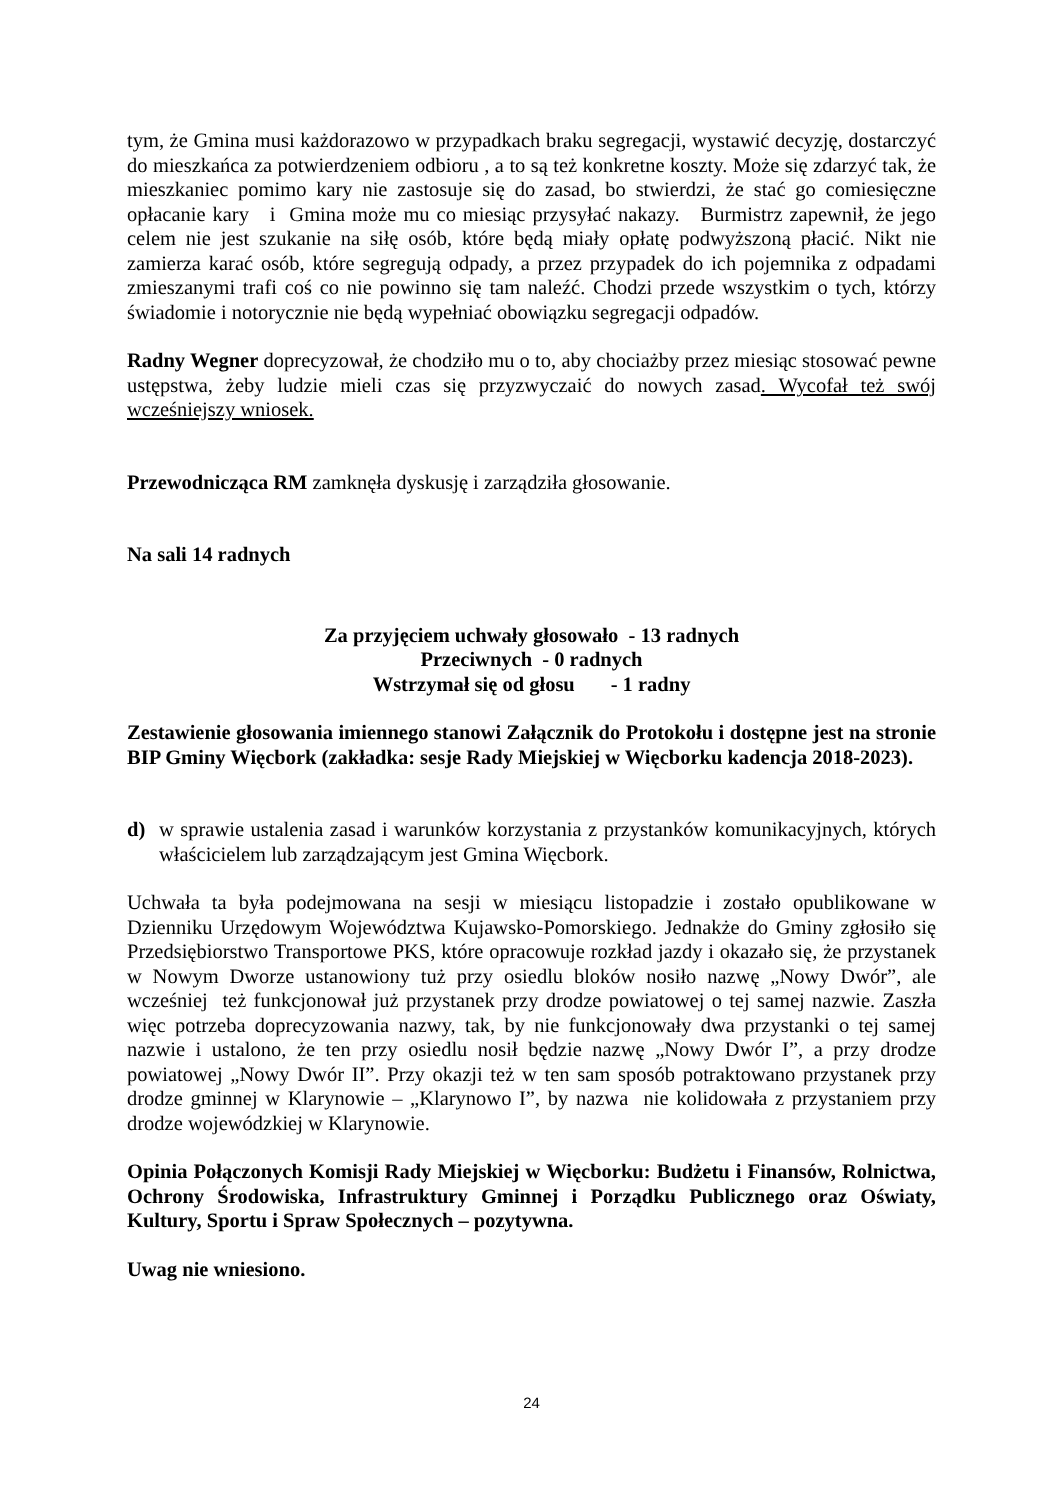tym, że Gmina musi każdorazowo w przypadkach braku segregacji, wystawić decyzję, dostarczyć do mieszkańca za potwierdzeniem odbioru , a to są też konkretne koszty. Może się zdarzyć tak, że mieszkaniec pomimo kary nie zastosuje się do zasad, bo stwierdzi, że stać go comiesięczne opłacanie kary i Gmina może mu co miesiąc przysyłać nakazy. Burmistrz zapewnił, że jego celem nie jest szukanie na siłę osób, które będą miały opłatę podwyższoną płacić. Nikt nie zamierza karać osób, które segregują odpady, a przez przypadek do ich pojemnika z odpadami zmieszanymi trafi coś co nie powinno się tam naleźć. Chodzi przede wszystkim o tych, którzy świadomie i notorycznie nie będą wypełniać obowiązku segregacji odpadów.
Radny Wegner doprecyzował, że chodziło mu o to, aby chociażby przez miesiąc stosować pewne ustępstwa, żeby ludzie mieli czas się przyzwyczaić do nowych zasad. Wycofał też swój wcześniejszy wniosek.
Przewodnicząca RM zamknęła dyskusję i zarządziła głosowanie.
Na sali 14 radnych
Za przyjęciem uchwały głosowało - 13 radnych
Przeciwnych - 0 radnych
Wstrzymał się od głosu - 1 radny
Zestawienie głosowania imiennego stanowi Załącznik do Protokołu i dostępne jest na stronie BIP Gminy Więcbork (zakładka: sesje Rady Miejskiej w Więcborku kadencja 2018-2023).
d) w sprawie ustalenia zasad i warunków korzystania z przystanków komunikacyjnych, których właścicielem lub zarządzającym jest Gmina Więcbork.
Uchwała ta była podejmowana na sesji w miesiącu listopadzie i zostało opublikowane w Dzienniku Urzędowym Województwa Kujawsko-Pomorskiego. Jednakże do Gminy zgłosiło się Przedsiębiorstwo Transportowe PKS, które opracowuje rozkład jazdy i okazało się, że przystanek w Nowym Dworze ustanowiony tuż przy osiedlu bloków nosiło nazwę „Nowy Dwór”, ale wcześniej też funkcjonował już przystanek przy drodze powiatowej o tej samej nazwie. Zaszła więc potrzeba doprecyzowania nazwy, tak, by nie funkcjonowały dwa przystanki o tej samej nazwie i ustalono, że ten przy osiedlu nosił będzie nazwę „Nowy Dwór I”, a przy drodze powiatowej „Nowy Dwór II”. Przy okazji też w ten sam sposób potraktowano przystanek przy drodze gminnej w Klarynowie – „Klarynowo I”, by nazwa nie kolidowała z przystaniem przy drodze wojewódzkiej w Klarynowie.
Opinia Połączonych Komisji Rady Miejskiej w Więcborku: Budżetu i Finansów, Rolnictwa, Ochrony Środowiska, Infrastruktury Gminnej i Porządku Publicznego oraz Oświaty, Kultury, Sportu i Spraw Społecznych – pozytywna.
Uwag nie wniesiono.
24